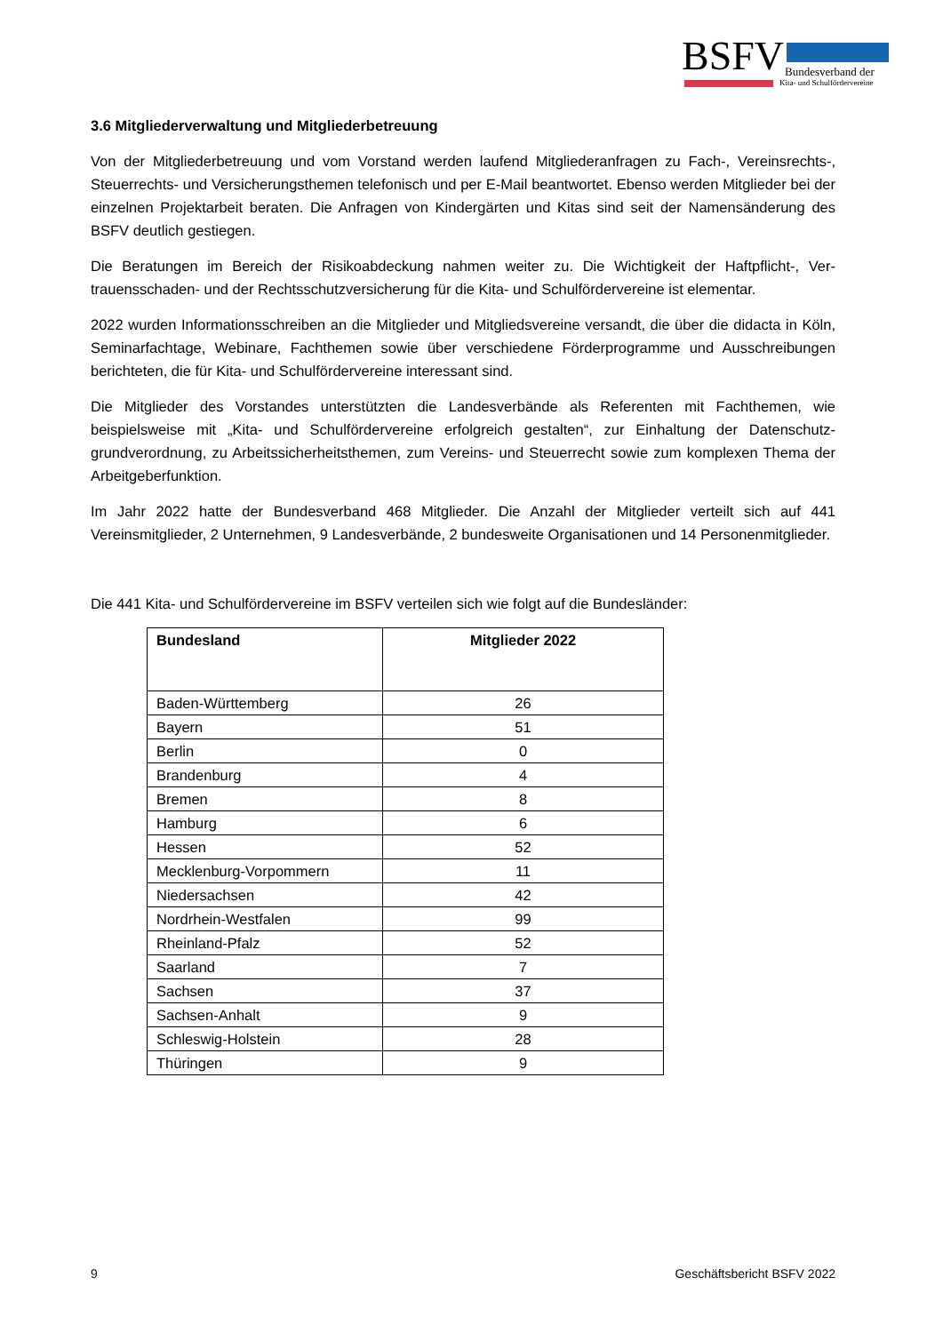BSFV Bundesverband der
Kita- und Schulfördervereine
3.6 Mitgliederverwaltung und Mitgliederbetreuung
Von der Mitgliederbetreuung und vom Vorstand werden laufend Mitgliederanfragen zu Fach-, Vereins­rechts-, Steuerrechts- und Versicherungsthemen telefonisch und per E-Mail beantwortet. Ebenso werden Mitglieder bei der einzelnen Projektarbeit beraten. Die Anfragen von Kindergärten und Kitas sind seit der Namensänderung des BSFV deutlich gestiegen.
Die Beratungen im Bereich der Risikoabdeckung nahmen weiter zu. Die Wichtigkeit der Haftpflicht-, Ver­trauensschaden- und der Rechtsschutzversicherung für die Kita- und Schulfördervereine ist elementar.
2022 wurden Informationsschreiben an die Mitglieder und Mitgliedsvereine versandt, die über die didacta in Köln, Seminarfachtage, Webinare, Fachthemen sowie über verschiedene Förderprogramme und Aus­schreibungen berichteten, die für Kita- und Schulfördervereine interessant sind.
Die Mitglieder des Vorstandes unterstützten die Landesverbände als Referenten mit Fachthemen, wie beispielsweise mit „Kita- und Schulfördervereine erfolgreich gestalten“, zur Einhaltung der Datenschutz­grundverordnung, zu Arbeitssicherheitsthemen, zum Vereins- und Steuerrecht sowie zum komplexen Thema der Arbeitgeberfunktion.
Im Jahr 2022 hatte der Bundesverband 468 Mitglieder. Die Anzahl der Mitglieder verteilt sich auf 441 Vereinsmitglieder, 2 Unternehmen, 9 Landesverbände, 2 bundesweite Organisationen und 14 Personen­mitglieder.
Die 441 Kita- und Schulfördervereine im BSFV verteilen sich wie folgt auf die Bundesländer:
| Bundesland | Mitglieder 2022 |
| --- | --- |
| Baden-Württemberg | 26 |
| Bayern | 51 |
| Berlin | 0 |
| Brandenburg | 4 |
| Bremen | 8 |
| Hamburg | 6 |
| Hessen | 52 |
| Mecklenburg-Vorpommern | 11 |
| Niedersachsen | 42 |
| Nordrhein-Westfalen | 99 |
| Rheinland-Pfalz | 52 |
| Saarland | 7 |
| Sachsen | 37 |
| Sachsen-Anhalt | 9 |
| Schleswig-Holstein | 28 |
| Thüringen | 9 |
9 Geschäftsbericht BSFV 2022